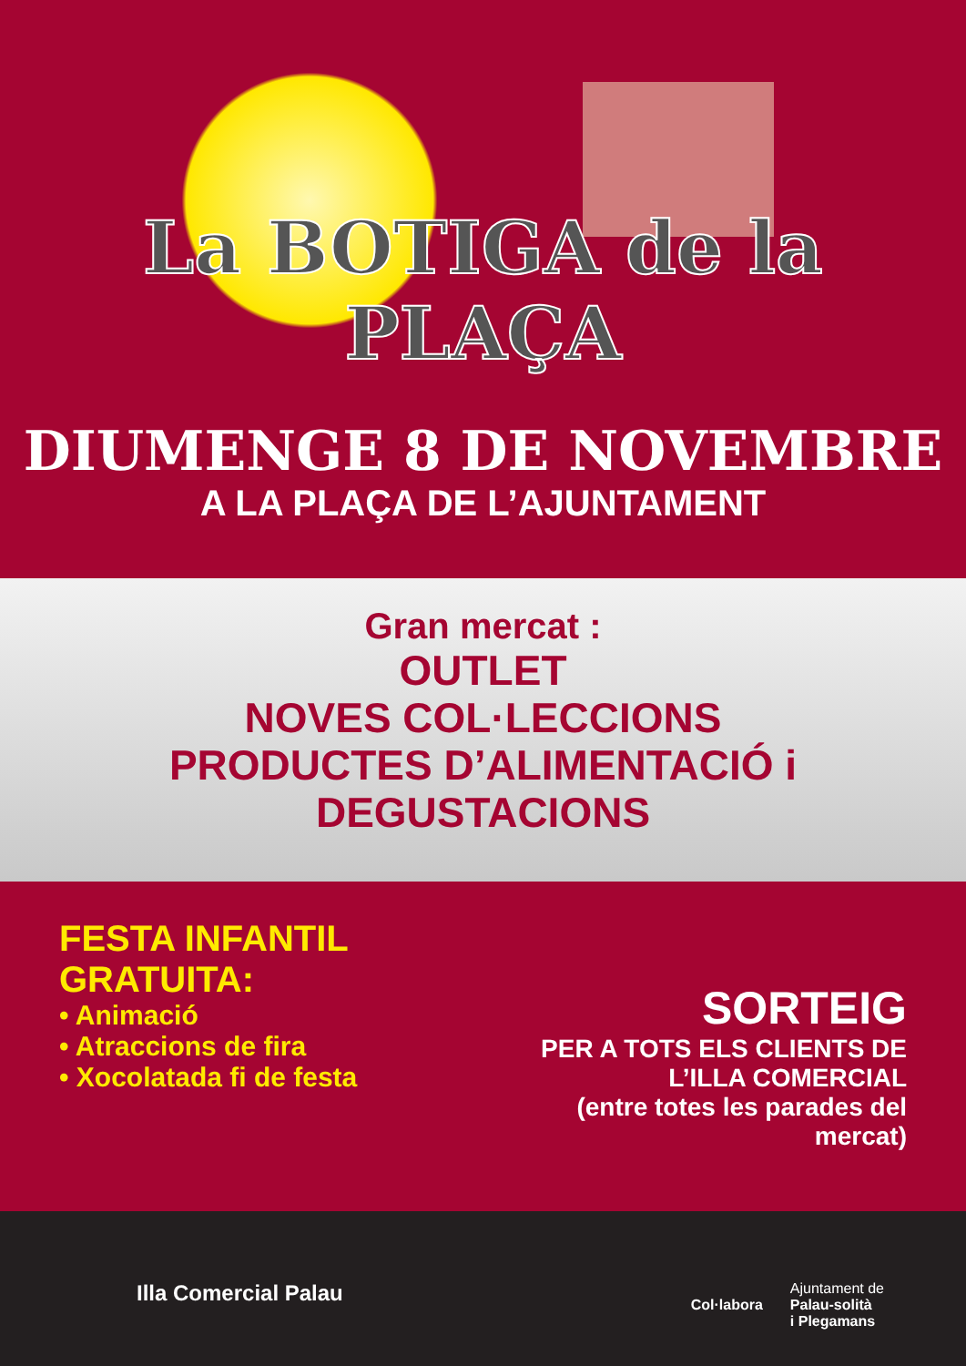La BOTIGA de la PLAÇA
DIUMENGE 8 DE NOVEMBRE
A LA PLAÇA DE L’AJUNTAMENT
Gran mercat :
OUTLET
NOVES COL·LECCIONS
PRODUCTES D’ALIMENTACIÓ i
DEGUSTACIONS
FESTA INFANTIL GRATUITA:
• Animació
• Atraccions de fira
• Xocolatada fi de festa
SORTEIG
PER A TOTS ELS CLIENTS DE
L’ILLA COMERCIAL
(entre totes les parades del mercat)
Illa Comercial Palau
Col·labora
Ajuntament de
Palau-solità
i Plegamans